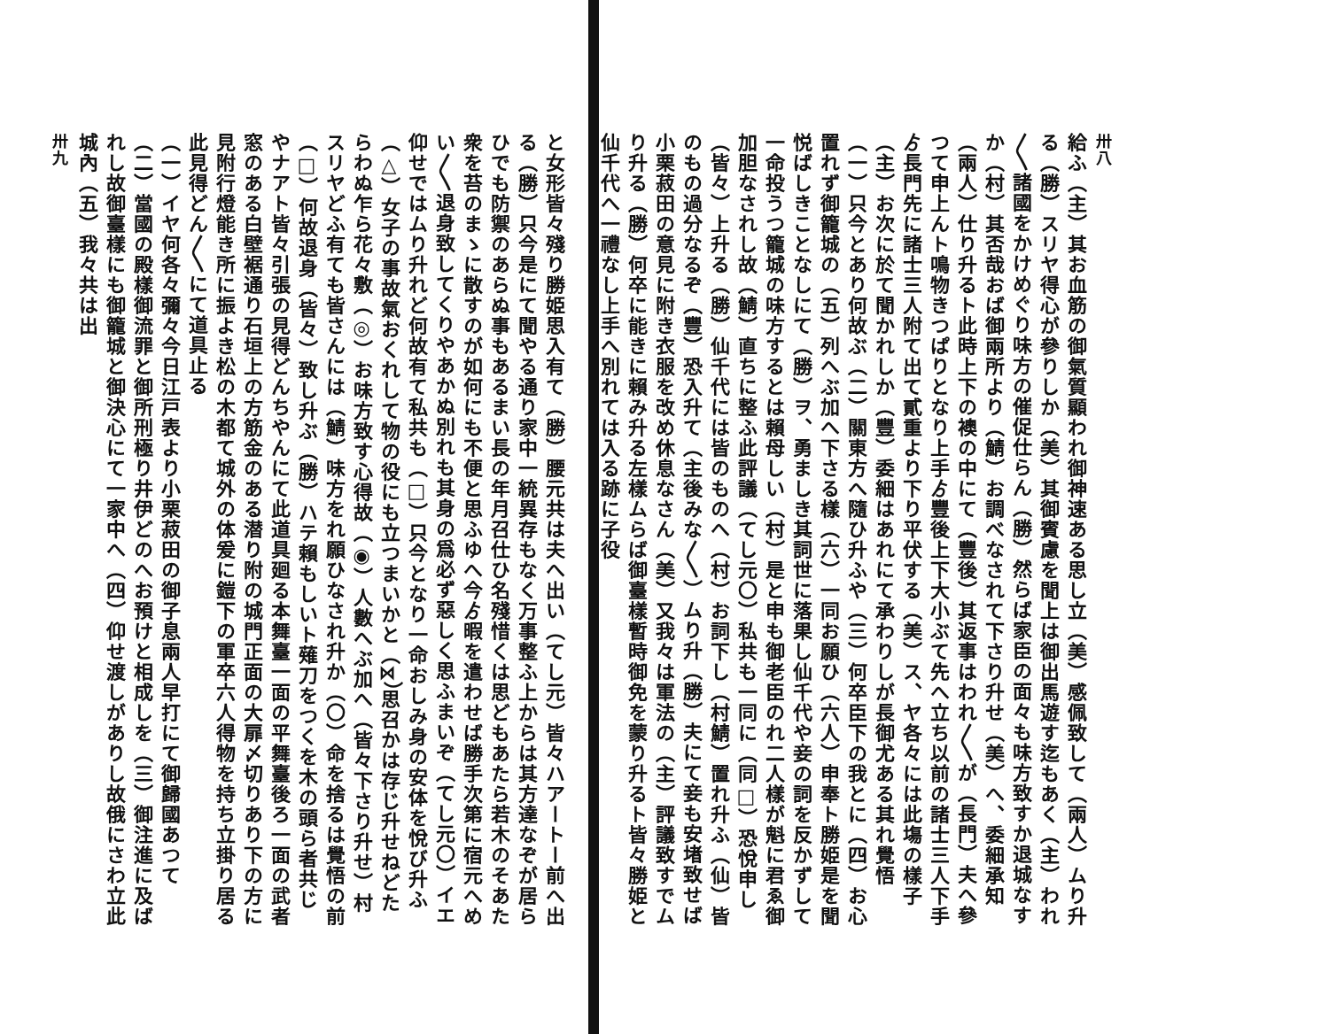卅八
給ふ（主）其お血筋の御氣質顯われ御神速ある思し立（美）感佩致して（兩人）ムり升る（勝）スリヤ得心が參りしか（美）其御賓慮を聞上は御出馬遊す迄もあく（主）われ〳〵諸國をかけめぐり味方の催促仕らん（勝）然らば家臣の面々も味方致すか退城なすか（村）其否哉おば御兩所より（鯖）お調べなされて下さり升せ（美）へ、委細承知（兩人）仕り升るト此時上下の襖の中にて（豐後）其返事はわれ〳〵が（長門）夫へ參つて申上んト鳴物きつぱりとなり上手ゟ豐後上下大小ぶて先へ立ち以前の諸士三人下手ゟ長門先に諸士三人附て出て貳重より下り平伏する（美）ス、ヤ各々には此塲の樣子（主）お次に於て聞かれしか（豐）委細はあれにて承わりしが長御尤ある其れ覺悟（一）只今とあり何故ぶ（二）關東方へ隨ひ升ふや（三）何卒臣下の我とに（四）お心置れず御籠城の（五）列へぶ加へ下さる樣（六）一同お願ひ（六人）申奉ト勝姫是を聞悦ばしきことなしにて（勝）ヲ、勇ましき其詞世に落果し仙千代や妾の詞を反かずして一命投うつ籠城の味方するとは賴母しい（村）是と申も御老臣のれ二人樣が魁に君ゑ御加胆なされし故（鯖）直ちに整ふ此評議（てし元〇）私共も一同に（同□）恐悅申し（皆々）上升る（勝）仙千代には皆のものへ（村）お詞下し（村鯖）置れ升ふ（仙）皆のもの過分なるぞ（豐）恐入升て（主後みな〳〵）ムり升（勝）夫にて妾も安堵致せば小栗菽田の意見に附き衣服を改め休息なさん（美）又我々は軍法の（主）評議致すでムり升る（勝）何卒に能きに賴み升る左樣ムらば御臺樣暫時御免を蒙り升るト皆々勝姫と仙千代へ一禮なし上手へ別れては入る跡に子役
と女形皆々殘り勝姫思入有て（勝）腰元共は夫へ出い（てし元）皆々ハアートー前へ出る（勝）只今是にて聞やる通り家中一統異存もなく万事整ふ上からは其方達なぞが居らひでも防禦のあらぬ事もあるまい長の年月召仕ひ名殘惜くは思どもあたら若木のそあた衆を苔のまゝに散すのが如何にも不便と思ふゆへ今ゟ暇を遣わせば勝手次第に宿元へめい〳〵退身致してくりやあかぬ別れも其身の爲必ず惡しく思ふまいぞ（てし元〇）イエ仰せではムり升れど何故有て私共も（□）只今となり一命おしみ身の安体を悅び升ふ（△）女子の事故氣おくれして物の役にも立つまいかと（⧖）思召かは存じ升せねどたらわぬ乍ら花々敷（◎）お味方致す心得故（◉）人數へぶ加へ（皆々下さり升せ）村スリヤどふ有ても皆さんには（鯖）味方をれ願ひなされ升か（〇）命を捨るは覺悟の前（□）何故退身（皆々）致し升ぶ（勝）ハテ賴もしいト薙刀をつくを木の頭ら者共じやナアト皆々引張の見得どんちやんにて此道具廻る本舞臺一面の平舞臺後ろ一面の武者窓のある白壁裾通り石垣上の方筋金のある潜り附の城門正面の大扉〆切りあり下の方に見附行燈能き所に振よき松の木都て城外の体爰に鎧下の軍卒六人得物を持ち立掛り居る此見得どん〳〵にて道具止る
（一）イヤ何各々彌々今日江戸表より小栗菽田の御子息兩人早打にて御歸國あつて（二）當國の殿樣御流罪と御所刑極り井伊どのへお預けと相成しを（三）御注進に及ばれし故御臺樣にも御籠城と御決心にて一家中へ（四）仰せ渡しがありし故俄にさわ立此城內（五）我々共は出
卅九